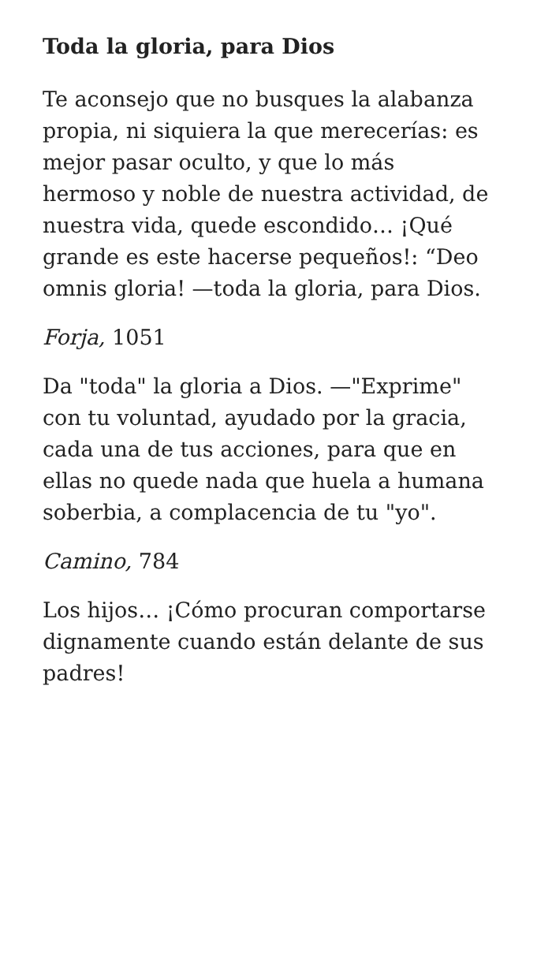Toda la gloria, para Dios
Te aconsejo que no busques la alabanza propia, ni siquiera la que merecerías: es mejor pasar oculto, y que lo más hermoso y noble de nuestra actividad, de nuestra vida, quede escondido… ¡Qué grande es este hacerse pequeños!: “Deo omnis gloria! —toda la gloria, para Dios.
Forja, 1051
Da "toda" la gloria a Dios. —"Exprime" con tu voluntad, ayudado por la gracia, cada una de tus acciones, para que en ellas no quede nada que huela a humana soberbia, a complacencia de tu "yo".
Camino, 784
Los hijos… ¡Cómo procuran comportarse dignamente cuando están delante de sus padres!